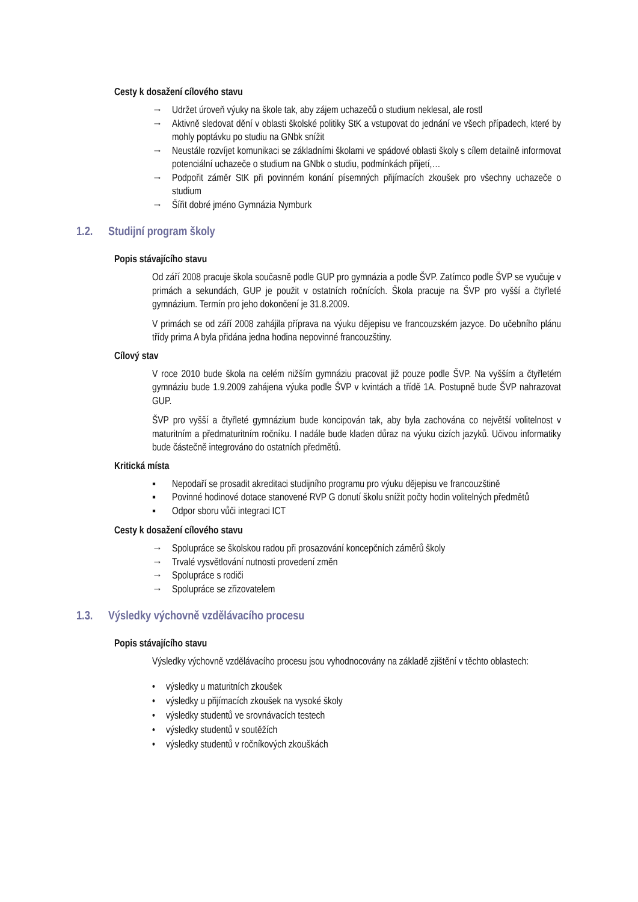Cesty k dosažení cílového stavu
→ Udržet úroveň výuky na škole tak, aby zájem uchazečů o studium neklesal, ale rostl
→ Aktivně sledovat dění v oblasti školské politiky StK a vstupovat do jednání ve všech případech, které by mohly poptávku po studiu na GNbk snížit
→ Neustále rozvíjet komunikaci se základními školami ve spádové oblasti školy s cílem detailně informovat potenciální uchazeče o studium na GNbk o studiu, podmínkách přijetí,…
→ Podpořit záměr StK při povinném konání písemných přijímacích zkoušek pro všechny uchazeče o studium
→ Šířit dobré jméno Gymnázia Nymburk
1.2. Studijní program školy
Popis stávajícího stavu
Od září 2008 pracuje škola současně podle GUP pro gymnázia a podle ŠVP. Zatímco podle ŠVP se vyučuje v primách a sekundách, GUP je použit v ostatních ročnících. Škola pracuje na ŠVP pro vyšší a čtyřleté gymnázium. Termín pro jeho dokončení je 31.8.2009.
V primách se od září 2008 zahájila příprava na výuku dějepisu ve francouzském jazyce. Do učebního plánu třídy prima A byla přidána jedna hodina nepovinné francouzštiny.
Cílový stav
V roce 2010 bude škola na celém nižším gymnáziu pracovat již pouze podle ŠVP. Na vyšším a čtyřletém gymnáziu bude 1.9.2009 zahájena výuka podle ŠVP v kvintách a třídě 1A. Postupně bude ŠVP nahrazovat GUP.
ŠVP pro vyšší a čtyřleté gymnázium bude koncipován tak, aby byla zachována co největší volitelnost v maturitním a předmaturitním ročníku. I nadále bude kladen důraz na výuku cizích jazyků. Učivou informatiky bude částečně integrováno do ostatních předmětů.
Kritická místa
▪ Nepodaří se prosadit akreditaci studijního programu pro výuku dějepisu ve francouzštině
▪ Povinné hodinové dotace stanovené RVP G donutí školu snížit počty hodin volitelných předmětů
▪ Odpor sboru vůči integraci ICT
Cesty k dosažení cílového stavu
→ Spolupráce se školskou radou při prosazování koncepčních záměrů školy
→ Trvalé vysvětlování nutnosti provedení změn
→ Spolupráce s rodiči
→ Spolupráce se zřizovatelem
1.3. Výsledky výchovně vzdělávacího procesu
Popis stávajícího stavu
Výsledky výchovně vzdělávacího procesu jsou vyhodnocovány na základě zjištění v těchto oblastech:
• výsledky u maturitních zkoušek
• výsledky u přijímacích zkoušek na vysoké školy
• výsledky studentů ve srovnávacích testech
• výsledky studentů v soutěžích
• výsledky studentů v ročníkových zkouškách